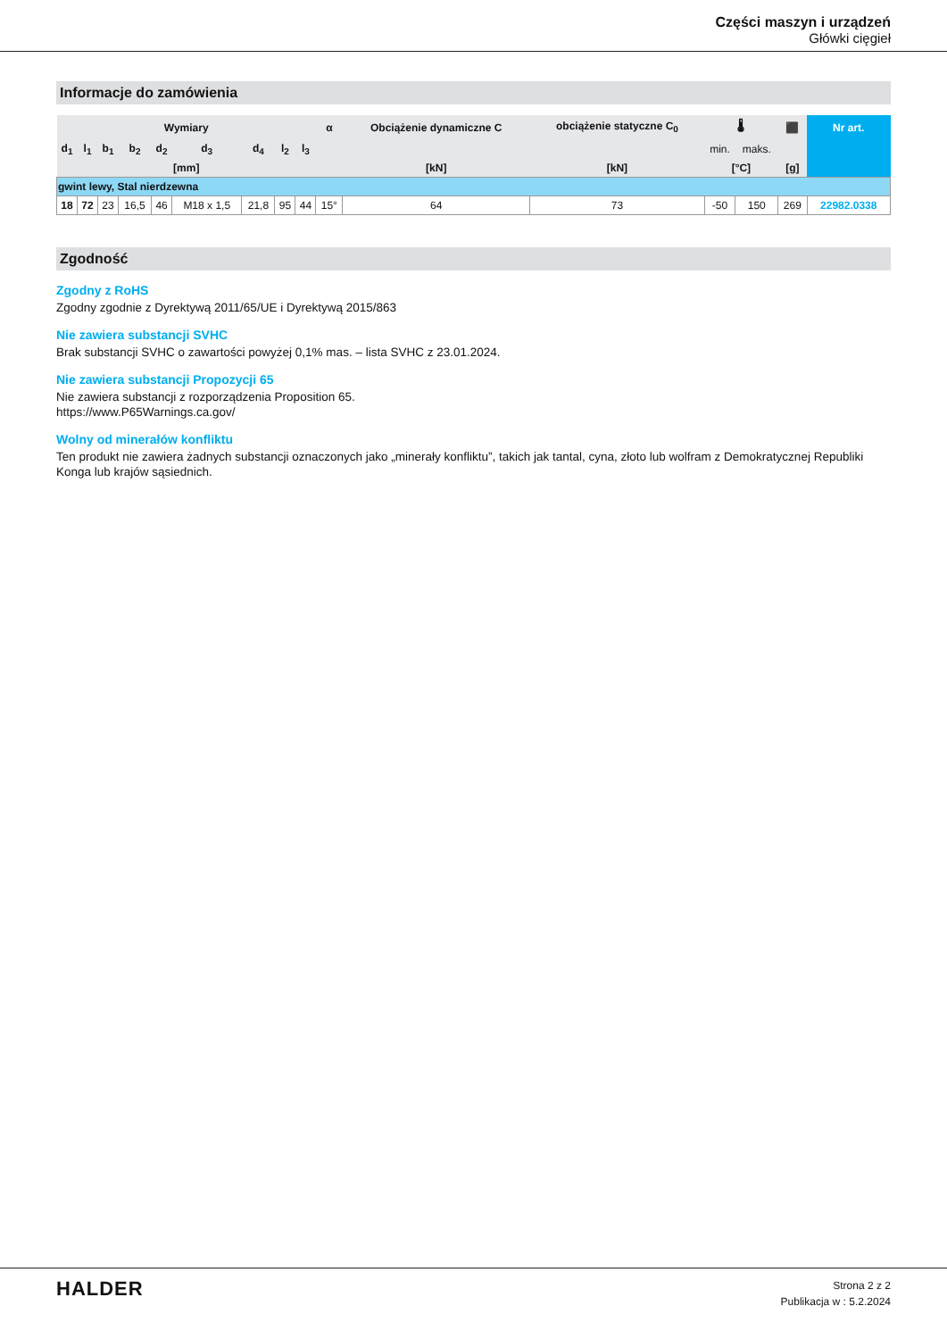Części maszyn i urządzeń
Główki cięgieł
Informacje do zamówienia
| Wymiary | | | | | | | | | α | Obciążenie dynamiczne C | obciążenie statyczne C<sub>0</sub> | 🌡 | | ⬛ | Nr art. |
| --- | --- | --- | --- | --- | --- | --- | --- | --- | --- | --- | --- | --- | --- | --- | --- |
| d<sub>1</sub> | l<sub>1</sub> | b<sub>1</sub> | b<sub>2</sub> | d<sub>2</sub> | d<sub>3</sub> | d<sub>4</sub> | l<sub>2</sub> | l<sub>3</sub> | | | | min. | maks. | | |
| [mm] | | | | | | | | | | [kN] | [kN] | [°C] | | [g] | |
| gwint lewy, Stal nierdzewna | | | | | | | | | | | | | | | |
| 18 | 72 | 23 | 16,5 | 46 | M18 x 1,5 | 21,8 | 95 | 44 | 15° | 64 | 73 | -50 | 150 | 269 | 22982.0338 |
Zgodność
Zgodny z RoHS
Zgodny zgodnie z Dyrektywą 2011/65/UE i Dyrektywą 2015/863
Nie zawiera substancji SVHC
Brak substancji SVHC o zawartości powyżej 0,1% mas. – lista SVHC z 23.01.2024.
Nie zawiera substancji Propozycji 65
Nie zawiera substancji z rozporządzenia Proposition 65.
https://www.P65Warnings.ca.gov/
Wolny od minerałów konfliktu
Ten produkt nie zawiera żadnych substancji oznaczonych jako „minerały konfliktu”, takich jak tantal, cyna, złoto lub wolfram z Demokratycznej Republiki Konga lub krajów sąsiednich.
HALDER
Strona 2 z 2
Publikacja w : 5.2.2024